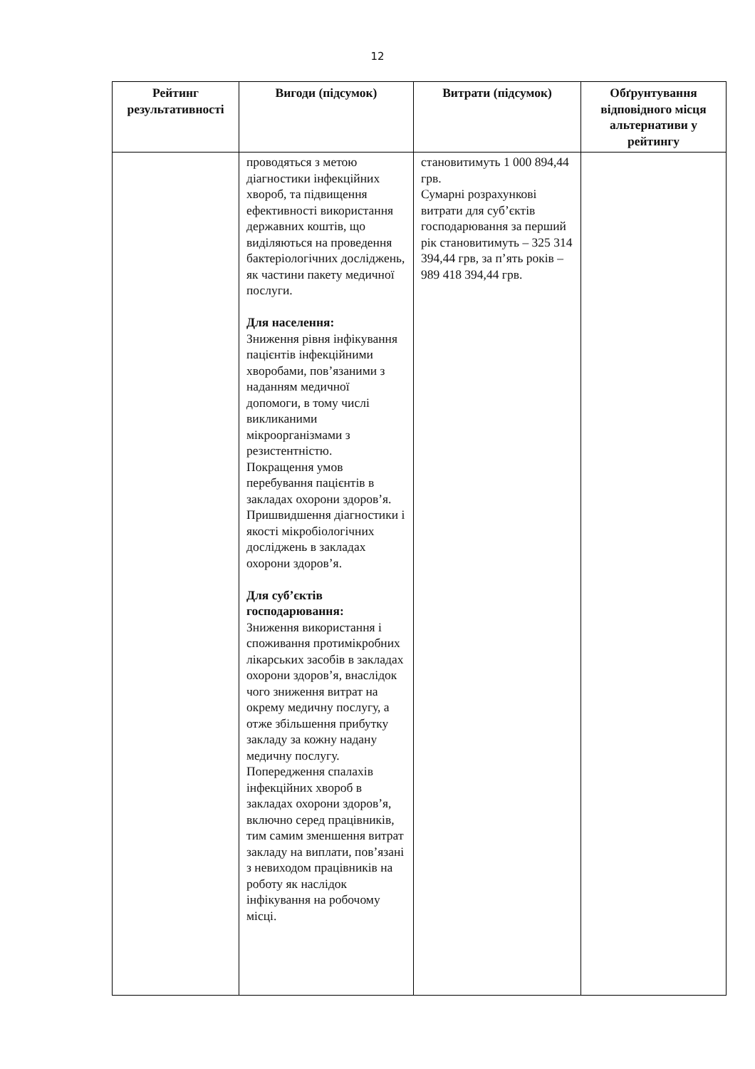12
| Рейтинг результативності | Вигоди (підсумок) | Витрати (підсумок) | Обґрунтування відповідного місця альтернативи у рейтингу |
| --- | --- | --- | --- |
| | проводяться з метою діагностики інфекційних хвороб, та підвищення ефективності використання державних коштів, що виділяються на проведення бактеріологічних досліджень, як частини пакету медичної послуги. Для населення: Зниження рівня інфікування пацієнтів інфекційними хворобами, пов’язаними з наданням медичної допомоги, в тому числі викликаними мікроорганізмами з резистентністю. Покращення умов перебування пацієнтів в закладах охорони здоров’я. Пришвидшення діагностики і якості мікробіологічних досліджень в закладах охорони здоров’я. Для суб’єктів господарювання: Зниження використання і споживання протимікробних лікарських засобів в закладах охорони здоров’я, внаслідок чого зниження витрат на окрему медичну послугу, а отже збільшення прибутку закладу за кожну надану медичну послугу. Попередження спалахів інфекційних хвороб в закладах охорони здоров’я, включно серед працівників, тим самим зменшення витрат закладу на виплати, пов’язані з невиходом працівників на роботу як наслідок інфікування на робочому місці. | становитимуть 1 000 894,44 грв. Сумарні розрахункові витрати для суб’єктів господарювання за перший рік становитимуть – 325 314 394,44 грв, за п’ять років – 989 418 394,44 грв. | |